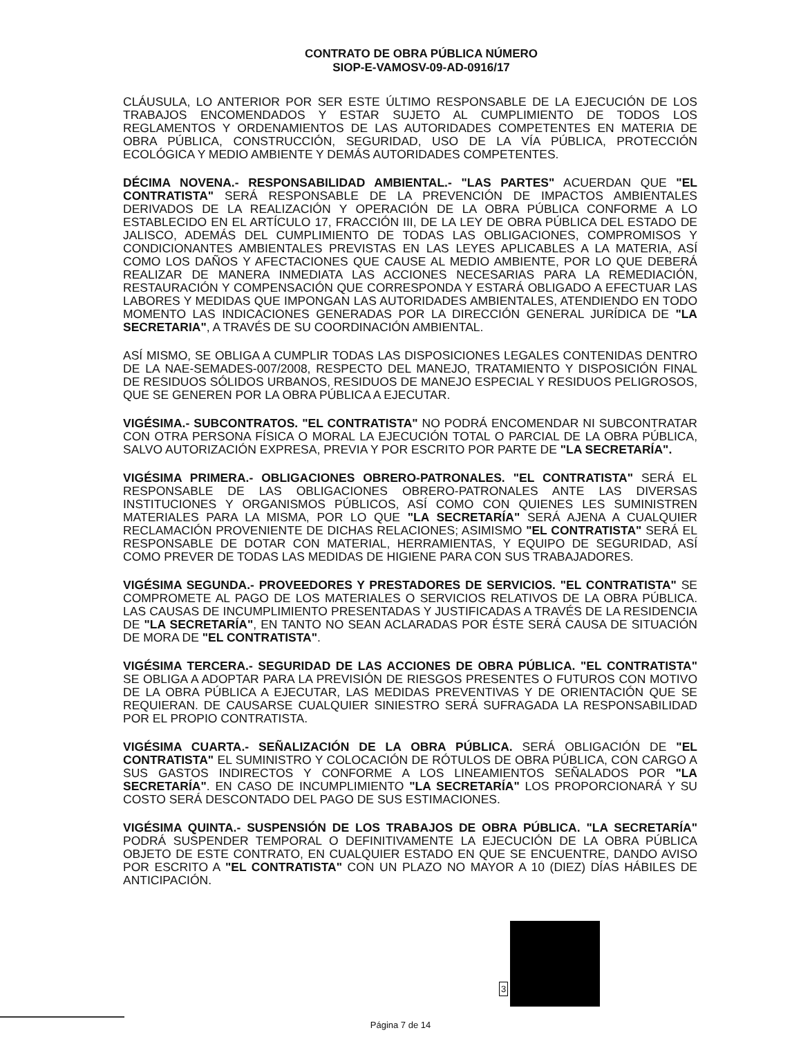CONTRATO DE OBRA PÚBLICA NÚMERO
SIOP-E-VAMOSV-09-AD-0916/17
CLÁUSULA, LO ANTERIOR POR SER ESTE ÚLTIMO RESPONSABLE DE LA EJECUCIÓN DE LOS TRABAJOS ENCOMENDADOS Y ESTAR SUJETO AL CUMPLIMIENTO DE TODOS LOS REGLAMENTOS Y ORDENAMIENTOS DE LAS AUTORIDADES COMPETENTES EN MATERIA DE OBRA PÚBLICA, CONSTRUCCIÓN, SEGURIDAD, USO DE LA VÍA PÚBLICA, PROTECCIÓN ECOLÓGICA Y MEDIO AMBIENTE Y DEMÁS AUTORIDADES COMPETENTES.
DÉCIMA NOVENA.- RESPONSABILIDAD AMBIENTAL.- "LAS PARTES" ACUERDAN QUE "EL CONTRATISTA" SERÁ RESPONSABLE DE LA PREVENCIÓN DE IMPACTOS AMBIENTALES DERIVADOS DE LA REALIZACIÓN Y OPERACIÓN DE LA OBRA PÚBLICA CONFORME A LO ESTABLECIDO EN EL ARTÍCULO 17, FRACCIÓN III, DE LA LEY DE OBRA PÚBLICA DEL ESTADO DE JALISCO, ADEMÁS DEL CUMPLIMIENTO DE TODAS LAS OBLIGACIONES, COMPROMISOS Y CONDICIONANTES AMBIENTALES PREVISTAS EN LAS LEYES APLICABLES A LA MATERIA, ASÍ COMO LOS DAÑOS Y AFECTACIONES QUE CAUSE AL MEDIO AMBIENTE, POR LO QUE DEBERÁ REALIZAR DE MANERA INMEDIATA LAS ACCIONES NECESARIAS PARA LA REMEDIACIÓN, RESTAURACIÓN Y COMPENSACIÓN QUE CORRESPONDA Y ESTARÁ OBLIGADO A EFECTUAR LAS LABORES Y MEDIDAS QUE IMPONGAN LAS AUTORIDADES AMBIENTALES, ATENDIENDO EN TODO MOMENTO LAS INDICACIONES GENERADAS POR LA DIRECCIÓN GENERAL JURÍDICA DE "LA SECRETARIA", A TRAVÉS DE SU COORDINACIÓN AMBIENTAL.
ASÍ MISMO, SE OBLIGA A CUMPLIR TODAS LAS DISPOSICIONES LEGALES CONTENIDAS DENTRO DE LA NAE-SEMADES-007/2008, RESPECTO DEL MANEJO, TRATAMIENTO Y DISPOSICIÓN FINAL DE RESIDUOS SÓLIDOS URBANOS, RESIDUOS DE MANEJO ESPECIAL Y RESIDUOS PELIGROSOS, QUE SE GENEREN POR LA OBRA PÚBLICA A EJECUTAR.
VIGÉSIMA.- SUBCONTRATOS. "EL CONTRATISTA" NO PODRÁ ENCOMENDAR NI SUBCONTRATAR CON OTRA PERSONA FÍSICA O MORAL LA EJECUCIÓN TOTAL O PARCIAL DE LA OBRA PÚBLICA, SALVO AUTORIZACIÓN EXPRESA, PREVIA Y POR ESCRITO POR PARTE DE "LA SECRETARÍA".
VIGÉSIMA PRIMERA.- OBLIGACIONES OBRERO-PATRONALES. "EL CONTRATISTA" SERÁ EL RESPONSABLE DE LAS OBLIGACIONES OBRERO-PATRONALES ANTE LAS DIVERSAS INSTITUCIONES Y ORGANISMOS PÚBLICOS, ASÍ COMO CON QUIENES LES SUMINISTREN MATERIALES PARA LA MISMA, POR LO QUE "LA SECRETARÍA" SERÁ AJENA A CUALQUIER RECLAMACIÓN PROVENIENTE DE DICHAS RELACIONES; ASIMISMO "EL CONTRATISTA" SERÁ EL RESPONSABLE DE DOTAR CON MATERIAL, HERRAMIENTAS, Y EQUIPO DE SEGURIDAD, ASÍ COMO PREVER DE TODAS LAS MEDIDAS DE HIGIENE PARA CON SUS TRABAJADORES.
VIGÉSIMA SEGUNDA.- PROVEEDORES Y PRESTADORES DE SERVICIOS. "EL CONTRATISTA" SE COMPROMETE AL PAGO DE LOS MATERIALES O SERVICIOS RELATIVOS DE LA OBRA PÚBLICA. LAS CAUSAS DE INCUMPLIMIENTO PRESENTADAS Y JUSTIFICADAS A TRAVÉS DE LA RESIDENCIA DE "LA SECRETARÍA", EN TANTO NO SEAN ACLARADAS POR ÉSTE SERÁ CAUSA DE SITUACIÓN DE MORA DE "EL CONTRATISTA".
VIGÉSIMA TERCERA.- SEGURIDAD DE LAS ACCIONES DE OBRA PÚBLICA. "EL CONTRATISTA" SE OBLIGA A ADOPTAR PARA LA PREVISIÓN DE RIESGOS PRESENTES O FUTUROS CON MOTIVO DE LA OBRA PÚBLICA A EJECUTAR, LAS MEDIDAS PREVENTIVAS Y DE ORIENTACIÓN QUE SE REQUIERAN. DE CAUSARSE CUALQUIER SINIESTRO SERÁ SUFRAGADA LA RESPONSABILIDAD POR EL PROPIO CONTRATISTA.
VIGÉSIMA CUARTA.- SEÑALIZACIÓN DE LA OBRA PÚBLICA. SERÁ OBLIGACIÓN DE "EL CONTRATISTA" EL SUMINISTRO Y COLOCACIÓN DE RÓTULOS DE OBRA PÚBLICA, CON CARGO A SUS GASTOS INDIRECTOS Y CONFORME A LOS LINEAMIENTOS SEÑALADOS POR "LA SECRETARÍA". EN CASO DE INCUMPLIMIENTO "LA SECRETARÍA" LOS PROPORCIONARÁ Y SU COSTO SERÁ DESCONTADO DEL PAGO DE SUS ESTIMACIONES.
VIGÉSIMA QUINTA.- SUSPENSIÓN DE LOS TRABAJOS DE OBRA PÚBLICA. "LA SECRETARÍA" PODRÁ SUSPENDER TEMPORAL O DEFINITIVAMENTE LA EJECUCIÓN DE LA OBRA PÚBLICA OBJETO DE ESTE CONTRATO, EN CUALQUIER ESTADO EN QUE SE ENCUENTRE, DANDO AVISO POR ESCRITO A "EL CONTRATISTA" CON UN PLAZO NO MAYOR A 10 (DIEZ) DÍAS HÁBILES DE ANTICIPACIÓN.
Página 7 de 14
3